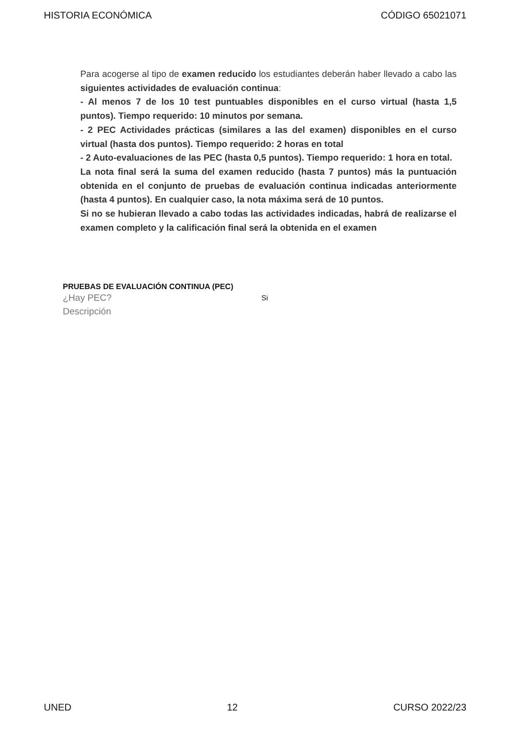HISTORIA ECONÓMICA CÓDIGO 65021071
Para acogerse al tipo de examen reducido los estudiantes deberán haber llevado a cabo las siguientes actividades de evaluación continua:
- Al menos 7 de los 10 test puntuables disponibles en el curso virtual (hasta 1,5 puntos). Tiempo requerido: 10 minutos por semana.
- 2 PEC Actividades prácticas (similares a las del examen) disponibles en el curso virtual (hasta dos puntos). Tiempo requerido: 2 horas en total
- 2 Auto-evaluaciones de las PEC (hasta 0,5 puntos). Tiempo requerido: 1 hora en total.
La nota final será la suma del examen reducido (hasta 7 puntos) más la puntuación obtenida en el conjunto de pruebas de evaluación continua indicadas anteriormente (hasta 4 puntos). En cualquier caso, la nota máxima será de 10 puntos.
Si no se hubieran llevado a cabo todas las actividades indicadas, habrá de realizarse el examen completo y la calificación final será la obtenida en el examen
PRUEBAS DE EVALUACIÓN CONTINUA (PEC)
¿Hay PEC? Si
Descripción
UNED 12 CURSO 2022/23